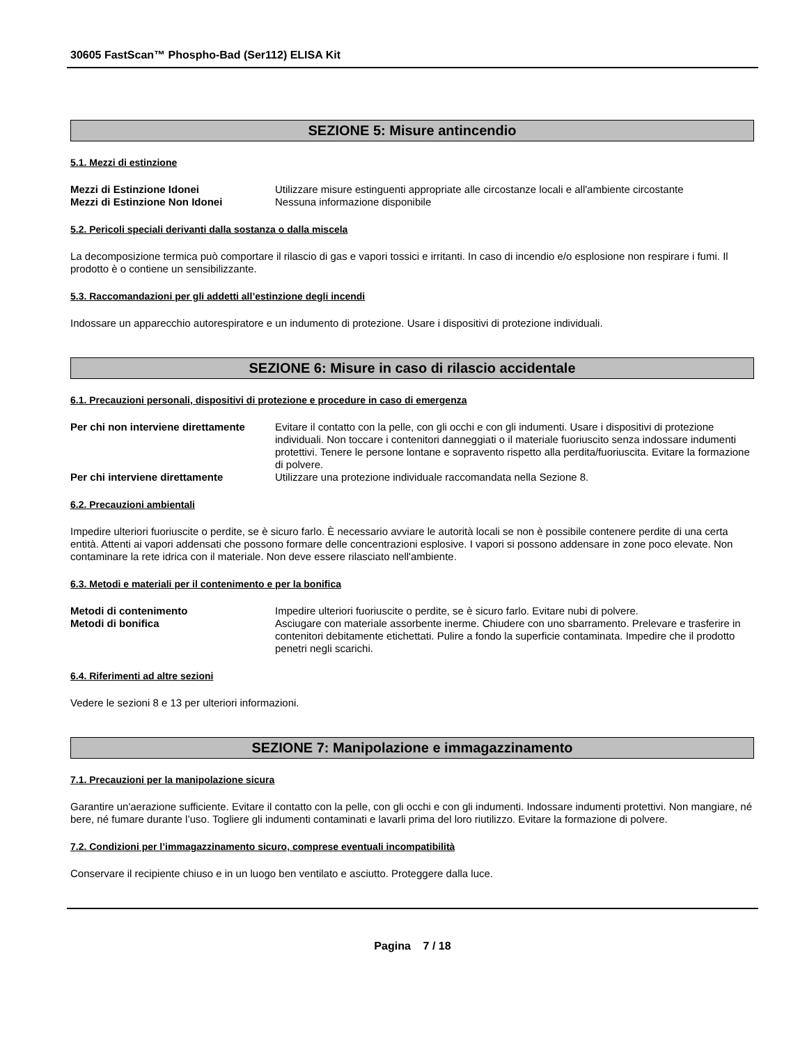30605 FastScan™ Phospho-Bad (Ser112) ELISA Kit
SEZIONE 5: Misure antincendio
5.1. Mezzi di estinzione
Mezzi di Estinzione Idonei Utilizzare misure estinguenti appropriate alle circostanze locali e all'ambiente circostante
Mezzi di Estinzione Non Idonei Nessuna informazione disponibile
5.2. Pericoli speciali derivanti dalla sostanza o dalla miscela
La decomposizione termica può comportare il rilascio di gas e vapori tossici e irritanti. In caso di incendio e/o esplosione non respirare i fumi. Il prodotto è o contiene un sensibilizzante.
5.3. Raccomandazioni per gli addetti all’estinzione degli incendi
Indossare un apparecchio autorespiratore e un indumento di protezione. Usare i dispositivi di protezione individuali.
SEZIONE 6: Misure in caso di rilascio accidentale
6.1. Precauzioni personali, dispositivi di protezione e procedure in caso di emergenza
Per chi non interviene direttamente
Evitare il contatto con la pelle, con gli occhi e con gli indumenti. Usare i dispositivi di protezione individuali. Non toccare i contenitori danneggiati o il materiale fuoriuscito senza indossare indumenti protettivi. Tenere le persone lontane e sopravento rispetto alla perdita/fuoriuscita. Evitare la formazione di polvere.
Per chi interviene direttamente Utilizzare una protezione individuale raccomandata nella Sezione 8.
6.2. Precauzioni ambientali
Impedire ulteriori fuoriuscite o perdite, se è sicuro farlo. È necessario avviare le autorità locali se non è possibile contenere perdite di una certa entità. Attenti ai vapori addensati che possono formare delle concentrazioni esplosive. I vapori si possono addensare in zone poco elevate. Non contaminare la rete idrica con il materiale. Non deve essere rilasciato nell'ambiente.
6.3. Metodi e materiali per il contenimento e per la bonifica
Metodi di contenimento Impedire ulteriori fuoriuscite o perdite, se è sicuro farlo. Evitare nubi di polvere.
Metodi di bonifica Asciugare con materiale assorbente inerme. Chiudere con uno sbarramento. Prelevare e trasferire in contenitori debitamente etichettati. Pulire a fondo la superficie contaminata. Impedire che il prodotto penetri negli scarichi.
6.4. Riferimenti ad altre sezioni
Vedere le sezioni 8 e 13 per ulteriori informazioni.
SEZIONE 7: Manipolazione e immagazzinamento
7.1. Precauzioni per la manipolazione sicura
Garantire un'aerazione sufficiente. Evitare il contatto con la pelle, con gli occhi e con gli indumenti. Indossare indumenti protettivi. Non mangiare, né bere, né fumare durante l’uso. Togliere gli indumenti contaminati e lavarli prima del loro riutilizzo. Evitare la formazione di polvere.
7.2. Condizioni per l’immagazzinamento sicuro, comprese eventuali incompatibilità
Conservare il recipiente chiuso e in un luogo ben ventilato e asciutto. Proteggere dalla luce.
Pagina 7 / 18